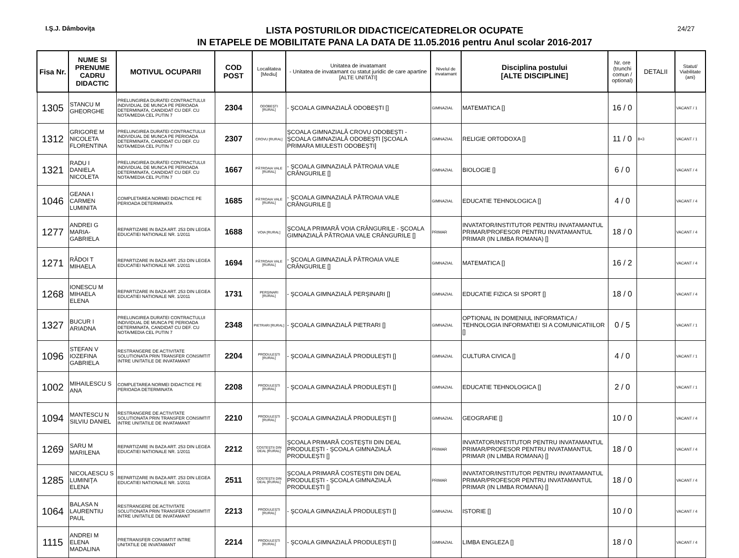I.Ş.J. Dâmboviţa
LISTA POSTURILOR DIDACTICE/CATEDRELOR OCUPATE
IN ETAPELE DE MOBILITATE PANA LA DATA DE 11.05.2016 pentru Anul scolar 2016-2017
24/27
| Fisa Nr. | NUME SI PRENUME CADRU DIDACTIC | MOTIVUL OCUPARII | COD POST | Localitatea [Mediu] | Unitatea de invatamant - Unitatea de invatamant cu statut juridic de care apartine [ALTE UNITATI] | Nivelul de invatamant | Disciplina postului [ALTE DISCIPLINE] | Nr. ore (trunchi comun / optional) | DETALII | Statut/ Viabilitate (ani) |
| --- | --- | --- | --- | --- | --- | --- | --- | --- | --- | --- |
| 1305 | STANCU M GHEORGHE | PRELUNGIREA DURATEI CONTRACTULUI INDIVIDUAL DE MUNCA PE PERIOADA DETERMINATA, CANDIDAT CU DEF. CU NOTA/MEDIA CEL PUTIN 7 | 2304 | ODOBEŞTI [RURAL] | - ŞCOALA GIMNAZIALĂ ODOBEŞTI [] | GIMNAZIAL | MATEMATICA [] | 16 / 0 | | VACANT / 1 |
| 1312 | GRIGORE M NICOLETA FLORENTINA | PRELUNGIREA DURATEI CONTRACTULUI INDIVIDUAL DE MUNCA PE PERIOADA DETERMINATA, CANDIDAT CU DEF. CU NOTA/MEDIA CEL PUTIN 7 | 2307 | CROVU [RURAL] | ŞCOALA GIMNAZIALĂ CROVU ODOBEŞTI - ŞCOALA GIMNAZIALĂ ODOBEŞTI [ŞCOALA PRIMARA MIULESTI ODOBEŞTI] | GIMNAZIAL | RELIGIE ORTODOXA [] | 11 / 0 | 8+3 | VACANT / 1 |
| 1321 | RADU I DANIELA NICOLETA | PRELUNGIREA DURATEI CONTRACTULUI INDIVIDUAL DE MUNCA PE PERIOADA DETERMINATA, CANDIDAT CU DEF. CU NOTA/MEDIA CEL PUTIN 7 | 1667 | PĂTROAIA VALE [RURAL] | - ŞCOALA GIMNAZIALĂ PĂTROAIA VALE CRÂNGURILE [] | GIMNAZIAL | BIOLOGIE [] | 6 / 0 | | VACANT / 4 |
| 1046 | GEANA I CARMEN LUMINITA | COMPLETAREA NORMEI DIDACTICE PE PERIOADA DETERMINATA | 1685 | PĂTROAIA VALE [RURAL] | - ŞCOALA GIMNAZIALĂ PĂTROAIA VALE CRÂNGURILE [] | GIMNAZIAL | EDUCATIE TEHNOLOGICA [] | 4 / 0 | | VACANT / 4 |
| 1277 | ANDREI G MARIA-GABRIELA | REPARTIZARE IN BAZA ART. 253 DIN LEGEA EDUCATIEI NATIONALE NR. 1/2011 | 1688 | VOIA [RURAL] | ŞCOALA PRIMARĂ VOIA CRÂNGURILE - ŞCOALA GIMNAZIALĂ PĂTROAIA VALE CRÂNGURILE [] | PRIMAR | INVATATOR/INSTITUTOR PENTRU INVATAMANTUL PRIMAR/PROFESOR PENTRU INVATAMANTUL PRIMAR (IN LIMBA ROMANA) [] | 18 / 0 | | VACANT / 4 |
| 1271 | RĂDOI T MIHAELA | REPARTIZARE IN BAZA ART. 253 DIN LEGEA EDUCATIEI NATIONALE NR. 1/2011 | 1694 | PĂTROAIA VALE [RURAL] | - ŞCOALA GIMNAZIALĂ PĂTROAIA VALE CRÂNGURILE [] | GIMNAZIAL | MATEMATICA [] | 16 / 2 | | VACANT / 4 |
| 1268 | IONESCU M MIHAELA ELENA | REPARTIZARE IN BAZA ART. 253 DIN LEGEA EDUCATIEI NATIONALE NR. 1/2011 | 1731 | PERŞINARI [RURAL] | - ŞCOALA GIMNAZIALĂ PERŞINARI [] | GIMNAZIAL | EDUCATIE FIZICA SI SPORT [] | 18 / 0 | | VACANT / 4 |
| 1327 | BUCUR I ARIADNA | PRELUNGIREA DURATEI CONTRACTULUI INDIVIDUAL DE MUNCA PE PERIOADA DETERMINATA, CANDIDAT CU DEF. CU NOTA/MEDIA CEL PUTIN 7 | 2348 | PIETRARI [RURAL] | - ŞCOALA GIMNAZIALĂ PIETRARI [] | GIMNAZIAL | OPTIONAL IN DOMENIUL INFORMATICA / TEHNOLOGIA INFORMATIEI SI A COMUNICATIILOR [] | 0 / 5 | | VACANT / 1 |
| 1096 | STEFAN V IOZEFINA GABRIELA | RESTRANGERE DE ACTIVITATE SOLUTIONATA PRIN TRANSFER CONSIMTIT INTRE UNITATILE DE INVATAMANT | 2204 | PRODULEŞTI [RURAL] | - ŞCOALA GIMNAZIALĂ PRODULEŞTI [] | GIMNAZIAL | CULTURA CIVICA [] | 4 / 0 | | VACANT / 1 |
| 1002 | MIHAILESCU S ANA | COMPLETAREA NORMEI DIDACTICE PE PERIOADA DETERMINATA | 2208 | PRODULEŞTI [RURAL] | - ŞCOALA GIMNAZIALĂ PRODULEŞTI [] | GIMNAZIAL | EDUCATIE TEHNOLOGICA [] | 2 / 0 | | VACANT / 1 |
| 1094 | MANTESCU N SILVIU DANIEL | RESTRANGERE DE ACTIVITATE SOLUTIONATA PRIN TRANSFER CONSIMTIT INTRE UNITATILE DE INVATAMANT | 2210 | PRODULEŞTI [RURAL] | - ŞCOALA GIMNAZIALĂ PRODULEŞTI [] | GIMNAZIAL | GEOGRAFIE [] | 10 / 0 | | VACANT / 4 |
| 1269 | SARU M MARILENA | REPARTIZARE IN BAZA ART. 253 DIN LEGEA EDUCATIEI NATIONALE NR. 1/2011 | 2212 | COSTEŞTII DIN DEAL [RURAL] | ŞCOALA PRIMARĂ COSTEŞTII DIN DEAL PRODULEŞTI - ŞCOALA GIMNAZIALĂ PRODULEŞTI [] | PRIMAR | INVATATOR/INSTITUTOR PENTRU INVATAMANTUL PRIMAR/PROFESOR PENTRU INVATAMANTUL PRIMAR (IN LIMBA ROMANA) [] | 18 / 0 | | VACANT / 4 |
| 1285 | NICOLAESCU S LUMINIŢA ELENA | REPARTIZARE IN BAZA ART. 253 DIN LEGEA EDUCATIEI NATIONALE NR. 1/2011 | 2511 | COSTEŞTII DIN DEAL [RURAL] | ŞCOALA PRIMARĂ COSTEŞTII DIN DEAL PRODULEŞTI - ŞCOALA GIMNAZIALĂ PRODULEŞTI [] | PRIMAR | INVATATOR/INSTITUTOR PENTRU INVATAMANTUL PRIMAR/PROFESOR PENTRU INVATAMANTUL PRIMAR (IN LIMBA ROMANA) [] | 18 / 0 | | VACANT / 4 |
| 1064 | BALASA N LAURENTIU PAUL | RESTRANGERE DE ACTIVITATE SOLUTIONATA PRIN TRANSFER CONSIMTIT INTRE UNITATILE DE INVATAMANT | 2213 | PRODULEŞTI [RURAL] | - ŞCOALA GIMNAZIALĂ PRODULEŞTI [] | GIMNAZIAL | ISTORIE [] | 10 / 0 | | VACANT / 4 |
| 1115 | ANDREI M ELENA MADALINA | PRETRANSFER CONSIMTIT INTRE UNITATILE DE INVATAMANT | 2214 | PRODULEŞTI [RURAL] | - ŞCOALA GIMNAZIALĂ PRODULEŞTI [] | GIMNAZIAL | LIMBA ENGLEZA [] | 18 / 0 | | VACANT / 4 |